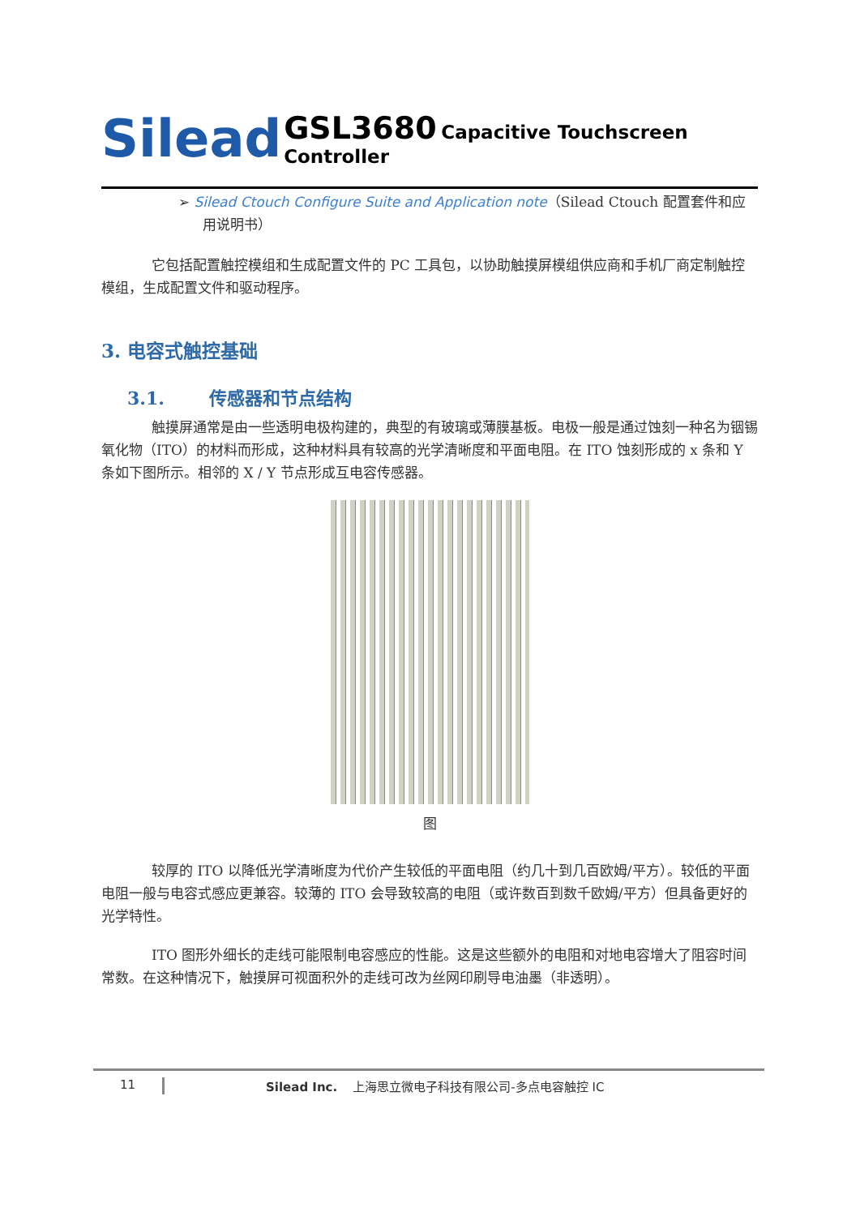Silead
GSL3680 Capacitive Touchscreen Controller
➢ Silead Ctouch Configure Suite and Application note（Silead Ctouch 配置套件和应用说明书）
它包括配置触控模组和生成配置文件的 PC 工具包，以协助触摸屏模组供应商和手机厂商定制触控模组，生成配置文件和驱动程序。
3. 电容式触控基础
3.1. 传感器和节点结构
触摸屏通常是由一些透明电极构建的，典型的有玻璃或薄膜基板。电极一般是通过蚀刻一种名为铟锡氧化物（ITO）的材料而形成，这种材料具有较高的光学清晰度和平面电阻。在 ITO 蚀刻形成的 x 条和 Y 条如下图所示。相邻的 X / Y 节点形成互电容传感器。
图
较厚的 ITO 以降低光学清晰度为代价产生较低的平面电阻（约几十到几百欧姆/平方）。较低的平面电阻一般与电容式感应更兼容。较薄的 ITO 会导致较高的电阻（或许数百到数千欧姆/平方）但具备更好的光学特性。
ITO 图形外细长的走线可能限制电容感应的性能。这是这些额外的电阻和对地电容增大了阻容时间常数。在这种情况下，触摸屏可视面积外的走线可改为丝网印刷导电油墨（非透明）。
11 Silead Inc. 上海思立微电子科技有限公司-多点电容触控 IC